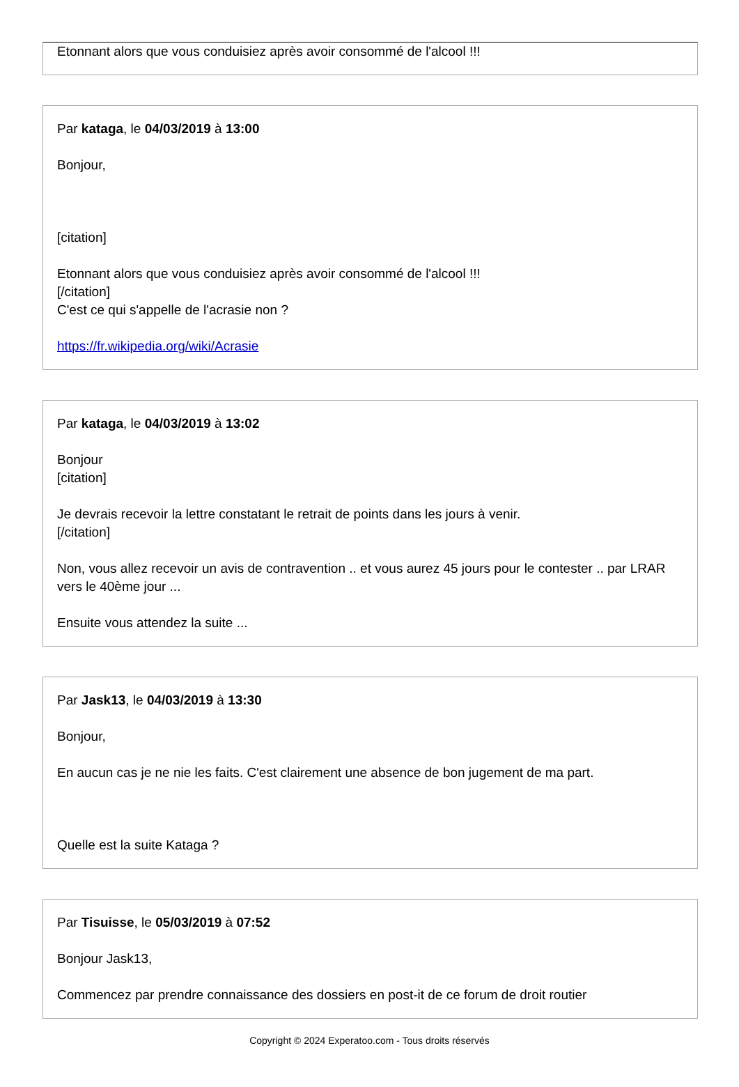Etonnant alors que vous conduisiez après avoir consommé de l'alcool !!!
Par kataga, le 04/03/2019 à 13:00
Bonjour,
[citation]
Etonnant alors que vous conduisiez après avoir consommé de l'alcool !!!
[/citation]
C'est ce qui s'appelle de l'acrasie non ?
https://fr.wikipedia.org/wiki/Acrasie
Par kataga, le 04/03/2019 à 13:02
Bonjour
[citation]
Je devrais recevoir la lettre constatant le retrait de points dans les jours à venir.
[/citation]
Non, vous allez recevoir un avis de contravention .. et vous aurez 45 jours pour le contester .. par LRAR vers le 40ème jour ...
Ensuite vous attendez la suite ...
Par Jask13, le 04/03/2019 à 13:30
Bonjour,
En aucun cas je ne nie les faits. C'est clairement une absence de bon jugement de ma part.
Quelle est la suite Kataga ?
Par Tisuisse, le 05/03/2019 à 07:52
Bonjour Jask13,
Commencez par prendre connaissance des dossiers en post-it de ce forum de droit routier
Copyright © 2024 Experatoo.com - Tous droits réservés